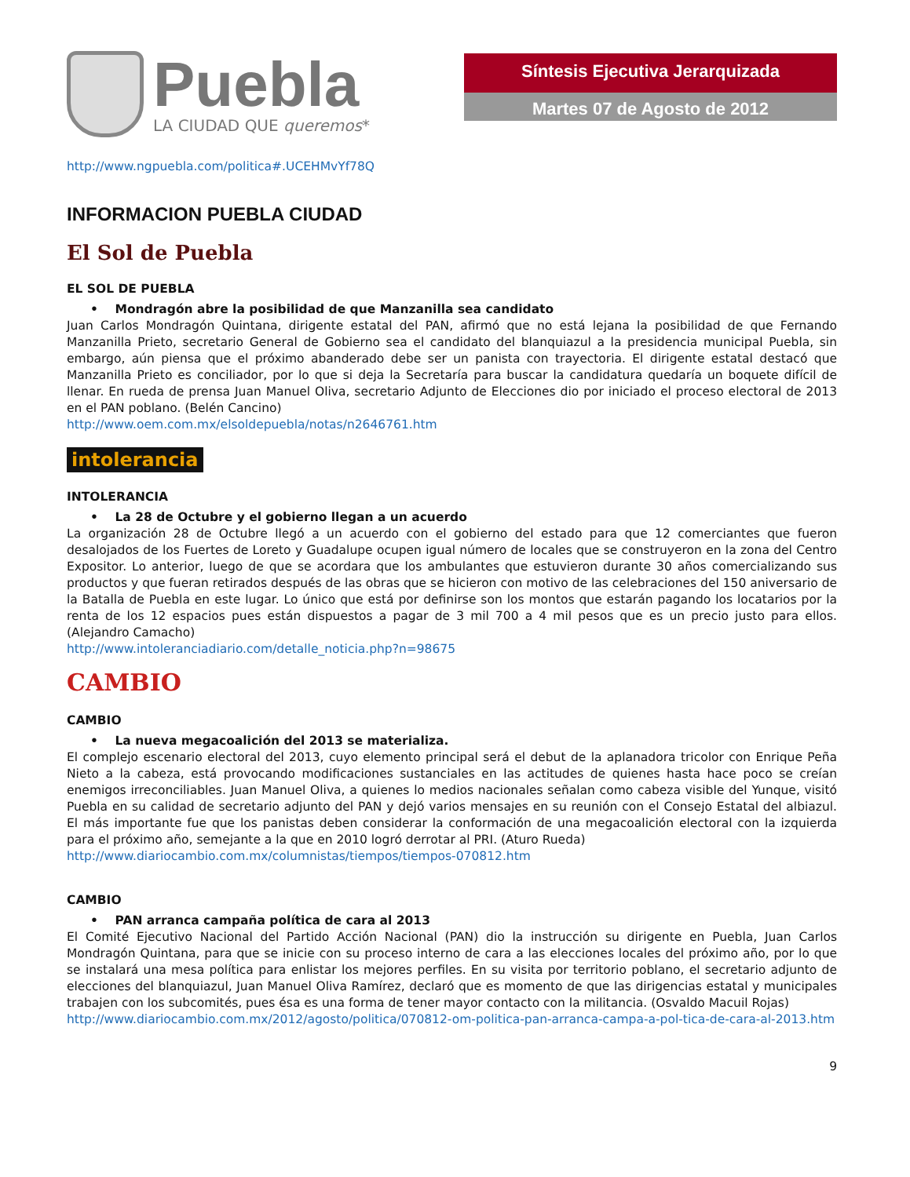Puebla
LA CIUDAD QUE queremos*
Síntesis Ejecutiva Jerarquizada
Martes 07 de Agosto de 2012
http://www.ngpuebla.com/politica#.UCEHMvYf78Q
INFORMACION PUEBLA CIUDAD
El Sol de Puebla
EL SOL DE PUEBLA
• Mondragón abre la posibilidad de que Manzanilla sea candidato
Juan Carlos Mondragón Quintana, dirigente estatal del PAN, afirmó que no está lejana la posibilidad de que Fernando Manzanilla Prieto, secretario General de Gobierno sea el candidato del blanquiazul a la presidencia municipal Puebla, sin embargo, aún piensa que el próximo abanderado debe ser un panista con trayectoria. El dirigente estatal destacó que Manzanilla Prieto es conciliador, por lo que si deja la Secretaría para buscar la candidatura quedaría un boquete difícil de llenar. En rueda de prensa Juan Manuel Oliva, secretario Adjunto de Elecciones dio por iniciado el proceso electoral de 2013 en el PAN poblano. (Belén Cancino)
http://www.oem.com.mx/elsoldepuebla/notas/n2646761.htm
intolerancia
INTOLERANCIA
• La 28 de Octubre y el gobierno llegan a un acuerdo
La organización 28 de Octubre llegó a un acuerdo con el gobierno del estado para que 12 comerciantes que fueron desalojados de los Fuertes de Loreto y Guadalupe ocupen igual número de locales que se construyeron en la zona del Centro Expositor. Lo anterior, luego de que se acordara que los ambulantes que estuvieron durante 30 años comercializando sus productos y que fueran retirados después de las obras que se hicieron con motivo de las celebraciones del 150 aniversario de la Batalla de Puebla en este lugar. Lo único que está por definirse son los montos que estarán pagando los locatarios por la renta de los 12 espacios pues están dispuestos a pagar de 3 mil 700 a 4 mil pesos que es un precio justo para ellos. (Alejandro Camacho)
http://www.intoleranciadiario.com/detalle_noticia.php?n=98675
CAMBIO
CAMBIO
• La nueva megacoalición del 2013 se materializa.
El complejo escenario electoral del 2013, cuyo elemento principal será el debut de la aplanadora tricolor con Enrique Peña Nieto a la cabeza, está provocando modificaciones sustanciales en las actitudes de quienes hasta hace poco se creían enemigos irreconciliables. Juan Manuel Oliva, a quienes lo medios nacionales señalan como cabeza visible del Yunque, visitó Puebla en su calidad de secretario adjunto del PAN y dejó varios mensajes en su reunión con el Consejo Estatal del albiazul. El más importante fue que los panistas deben considerar la conformación de una megacoalición electoral con la izquierda para el próximo año, semejante a la que en 2010 logró derrotar al PRI. (Aturo Rueda)
http://www.diariocambio.com.mx/columnistas/tiempos/tiempos-070812.htm
CAMBIO
• PAN arranca campaña política de cara al 2013
El Comité Ejecutivo Nacional del Partido Acción Nacional (PAN) dio la instrucción su dirigente en Puebla, Juan Carlos Mondragón Quintana, para que se inicie con su proceso interno de cara a las elecciones locales del próximo año, por lo que se instalará una mesa política para enlistar los mejores perfiles. En su visita por territorio poblano, el secretario adjunto de elecciones del blanquiazul, Juan Manuel Oliva Ramírez, declaró que es momento de que las dirigencias estatal y municipales trabajen con los subcomités, pues ésa es una forma de tener mayor contacto con la militancia. (Osvaldo Macuil Rojas)
http://www.diariocambio.com.mx/2012/agosto/politica/070812-om-politica-pan-arranca-campa-a-pol-tica-de-cara-al-2013.htm
9